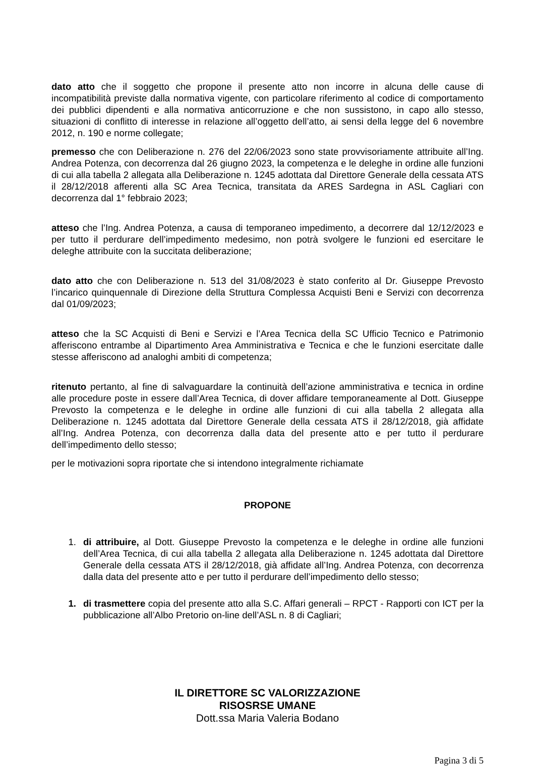dato atto che il soggetto che propone il presente atto non incorre in alcuna delle cause di incompatibilità previste dalla normativa vigente, con particolare riferimento al codice di comportamento dei pubblici dipendenti e alla normativa anticorruzione e che non sussistono, in capo allo stesso, situazioni di conflitto di interesse in relazione all’oggetto dell’atto, ai sensi della legge del 6 novembre 2012, n. 190 e norme collegate;
premesso che con Deliberazione n. 276 del 22/06/2023 sono state provvisoriamente attribuite all’Ing. Andrea Potenza, con decorrenza dal 26 giugno 2023, la competenza e le deleghe in ordine alle funzioni di cui alla tabella 2 allegata alla Deliberazione n. 1245 adottata dal Direttore Generale della cessata ATS il 28/12/2018 afferenti alla SC Area Tecnica, transitata da ARES Sardegna in ASL Cagliari con decorrenza dal 1° febbraio 2023;
atteso che l’Ing. Andrea Potenza, a causa di temporaneo impedimento, a decorrere dal 12/12/2023 e per tutto il perdurare dell’impedimento medesimo, non potrà svolgere le funzioni ed esercitare le deleghe attribuite con la succitata deliberazione;
dato atto che con Deliberazione n. 513 del 31/08/2023 è stato conferito al Dr. Giuseppe Prevosto l’incarico quinquennale di Direzione della Struttura Complessa Acquisti Beni e Servizi con decorrenza dal 01/09/2023;
atteso che la SC Acquisti di Beni e Servizi e l’Area Tecnica della SC Ufficio Tecnico e Patrimonio afferiscono entrambe al Dipartimento Area Amministrativa e Tecnica e che le funzioni esercitate dalle stesse afferiscono ad analoghi ambiti di competenza;
ritenuto pertanto, al fine di salvaguardare la continuità dell’azione amministrativa e tecnica in ordine alle procedure poste in essere dall’Area Tecnica, di dover affidare temporaneamente al Dott. Giuseppe Prevosto la competenza e le deleghe in ordine alle funzioni di cui alla tabella 2 allegata alla Deliberazione n. 1245 adottata dal Direttore Generale della cessata ATS il 28/12/2018, già affidate all’Ing. Andrea Potenza, con decorrenza dalla data del presente atto e per tutto il perdurare dell’impedimento dello stesso;
per le motivazioni sopra riportate che si intendono integralmente richiamate
PROPONE
1. di attribuire, al Dott. Giuseppe Prevosto la competenza e le deleghe in ordine alle funzioni dell’Area Tecnica, di cui alla tabella 2 allegata alla Deliberazione n. 1245 adottata dal Direttore Generale della cessata ATS il 28/12/2018, già affidate all’Ing. Andrea Potenza, con decorrenza dalla data del presente atto e per tutto il perdurare dell’impedimento dello stesso;
1. di trasmettere copia del presente atto alla S.C. Affari generali – RPCT - Rapporti con ICT per la pubblicazione all’Albo Pretorio on-line dell’ASL n. 8 di Cagliari;
IL DIRETTORE SC VALORIZZAZIONE
RISOSRSE UMANE
Dott.ssa Maria Valeria Bodano
Pagina 3 di 5